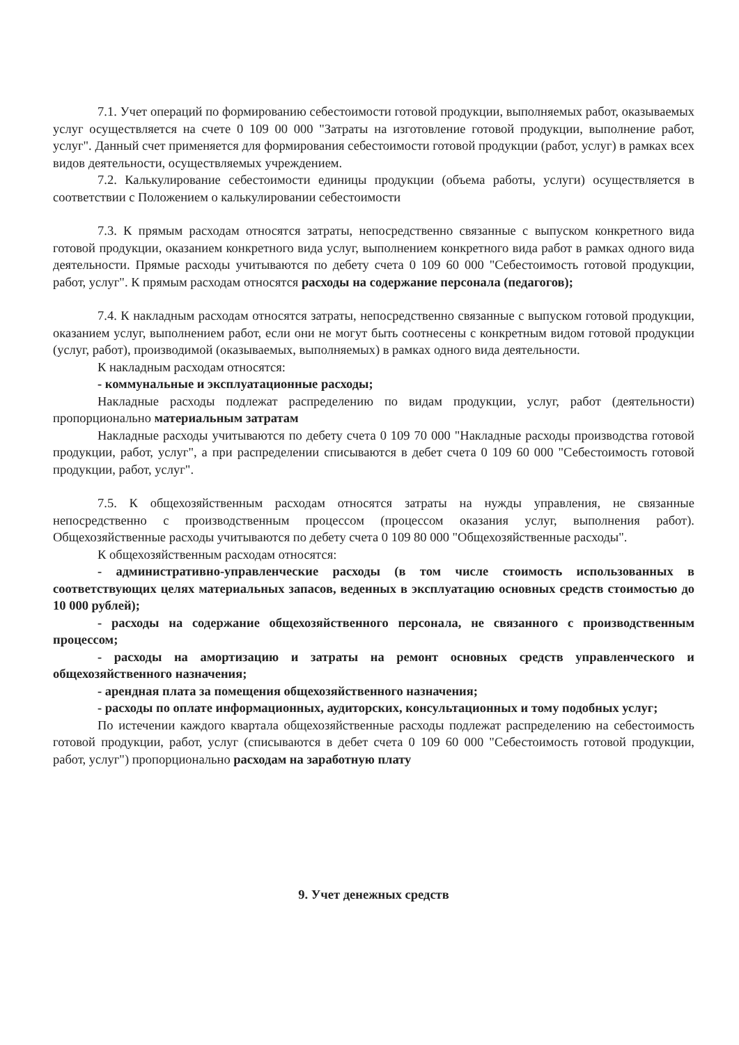7.1. Учет операций по формированию себестоимости готовой продукции, выполняемых работ, оказываемых услуг осуществляется на счете 0 109 00 000 "Затраты на изготовление готовой продукции, выполнение работ, услуг". Данный счет применяется для формирования себестоимости готовой продукции (работ, услуг) в рамках всех видов деятельности, осуществляемых учреждением.
7.2. Калькулирование себестоимости единицы продукции (объема работы, услуги) осуществляется в соответствии с Положением о калькулировании себестоимости
7.3. К прямым расходам относятся затраты, непосредственно связанные с выпуском конкретного вида готовой продукции, оказанием конкретного вида услуг, выполнением конкретного вида работ в рамках одного вида деятельности. Прямые расходы учитываются по дебету счета 0 109 60 000 "Себестоимость готовой продукции, работ, услуг". К прямым расходам относятся расходы на содержание персонала (педагогов);
7.4. К накладным расходам относятся затраты, непосредственно связанные с выпуском готовой продукции, оказанием услуг, выполнением работ, если они не могут быть соотнесены с конкретным видом готовой продукции (услуг, работ), производимой (оказываемых, выполняемых) в рамках одного вида деятельности.
К накладным расходам относятся:
- коммунальные и эксплуатационные расходы;
Накладные расходы подлежат распределению по видам продукции, услуг, работ (деятельности) пропорционально материальным затратам
Накладные расходы учитываются по дебету счета 0 109 70 000 "Накладные расходы производства готовой продукции, работ, услуг", а при распределении списываются в дебет счета 0 109 60 000 "Себестоимость готовой продукции, работ, услуг".
7.5. К общехозяйственным расходам относятся затраты на нужды управления, не связанные непосредственно с производственным процессом (процессом оказания услуг, выполнения работ). Общехозяйственные расходы учитываются по дебету счета 0 109 80 000 "Общехозяйственные расходы".
К общехозяйственным расходам относятся:
- административно-управленческие расходы (в том числе стоимость использованных в соответствующих целях материальных запасов, веденных в эксплуатацию основных средств стоимостью до 10 000 рублей);
- расходы на содержание общехозяйственного персонала, не связанного с производственным процессом;
- расходы на амортизацию и затраты на ремонт основных средств управленческого и общехозяйственного назначения;
- арендная плата за помещения общехозяйственного назначения;
- расходы по оплате информационных, аудиторских, консультационных и тому подобных услуг;
По истечении каждого квартала общехозяйственные расходы подлежат распределению на себестоимость готовой продукции, работ, услуг (списываются в дебет счета 0 109 60 000 "Себестоимость готовой продукции, работ, услуг") пропорционально расходам на заработную плату
9. Учет денежных средств